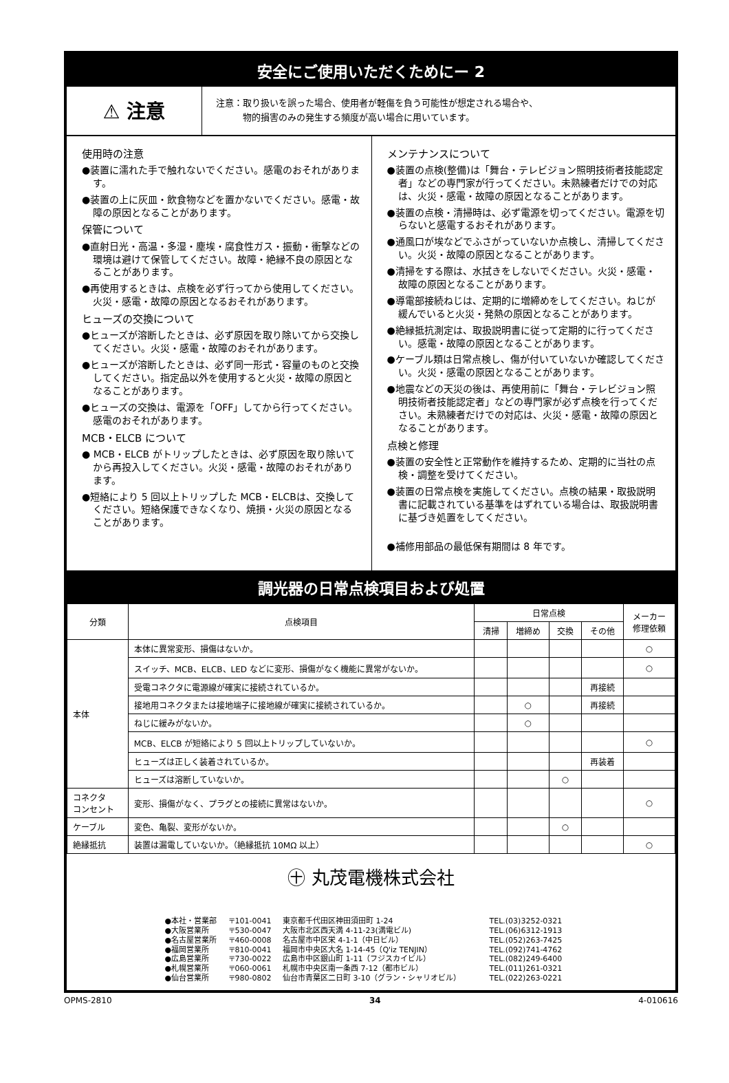安全にご使用いただくためにー 2
⚠ 注意
注意：取り扱いを誤った場合、使用者が軽傷を負う可能性が想定される場合や、
　　　物的損害のみの発生する頻度が高い場合に用いています。
使用時の注意
●装置に濡れた手で触れないでください。感電のおそれがあります。
●装置の上に灰皿・飲食物などを置かないでください。感電・故障の原因となることがあります。
保管について
●直射日光・高温・多湿・塵埃・腐食性ガス・振動・衝撃などの環境は避けて保管してください。故障・絶縁不良の原因となることがあります。
●再使用するときは、点検を必ず行ってから使用してください。火災・感電・故障の原因となるおそれがあります。
ヒューズの交換について
●ヒューズが溶断したときは、必ず原因を取り除いてから交換してください。火災・感電・故障のおそれがあります。
●ヒューズが溶断したときは、必ず同一形式・容量のものと交換してください。指定品以外を使用すると火災・故障の原因となることがあります。
●ヒューズの交換は、電源を「OFF」してから行ってください。感電のおそれがあります。
MCB・ELCB について
● MCB・ELCB がトリップしたときは、必ず原因を取り除いてから再投入してください。火災・感電・故障のおそれがあります。
●短絡により 5 回以上トリップした MCB・ELCBは、交換してください。短絡保護できなくなり、焼損・火災の原因となることがあります。
メンテナンスについて
●装置の点検(整備)は「舞台・テレビジョン照明技術者技能認定者」などの専門家が行ってください。未熟練者だけでの対応は、火災・感電・故障の原因となることがあります。
●装置の点検・清掃時は、必ず電源を切ってください。電源を切らないと感電するおそれがあります。
●通風口が埃などでふさがっていないか点検し、清掃してください。火災・故障の原因となることがあります。
●清掃をする際は、水拭きをしないでください。火災・感電・故障の原因となることがあります。
●導電部接続ねじは、定期的に増締めをしてください。ねじが緩んでいると火災・発熱の原因となることがあります。
●絶縁抵抗測定は、取扱説明書に従って定期的に行ってください。感電・故障の原因となることがあります。
●ケーブル類は日常点検し、傷が付いていないか確認してください。火災・感電の原因となることがあります。
●地震などの天災の後は、再使用前に「舞台・テレビジョン照明技術者技能認定者」などの専門家が必ず点検を行ってください。未熟練者だけでの対応は、火災・感電・故障の原因となることがあります。
点検と修理
●装置の安全性と正常動作を維持するため、定期的に当社の点検・調整を受けてください。
●装置の日常点検を実施してください。点検の結果・取扱説明書に記載されている基準をはずれている場合は、取扱説明書に基づき処置をしてください。
●補修用部品の最低保有期間は 8 年です。
調光器の日常点検項目および処置
| 分類 | 点検項目 | 日常点検 | | | | メーカー 修理依頼 |
| --- | --- | --- | --- | --- | --- | --- |
| | | 清掃 | 増締め | 交換 | その他 | |
| 本体 | 本体に異常変形、損傷はないか。 | | | | | ○ |
| | スイッチ、MCB、ELCB、LED などに変形、損傷がなく機能に異常がないか。 | | | | | ○ |
| | 受電コネクタに電源線が確実に接続されているか。 | | | | 再接続 | |
| | 接地用コネクタまたは接地端子に接地線が確実に接続されているか。 | | ○ | | 再接続 | |
| | ねじに緩みがないか。 | | ○ | | | |
| | MCB、ELCB が短絡により 5 回以上トリップしていないか。 | | | | | ○ |
| | ヒューズは正しく装着されているか。 | | | | 再装着 | |
| | ヒューズは溶断していないか。 | | | ○ | | |
| コネクタ コンセント | 変形、損傷がなく、プラグとの接続に異常はないか。 | | | | | ○ |
| ケーブル | 変色、亀裂、変形がないか。 | | | ○ | | |
| 絶縁抵抗 | 装置は漏電していないか。（絶縁抵抗 10MΩ 以上） | | | | | ○ |
㊉ 丸茂電機株式会社
| ●本社・営業部 | 〒101-0041 | 東京都千代田区神田須田町 1-24 | TEL.(03)3252-0321 |
| ●大阪営業所 | 〒530-0047 | 大阪市北区西天満 4-11-23(満電ビル) | TEL.(06)6312-1913 |
| ●名古屋営業所 | 〒460-0008 | 名古屋市中区栄 4-1-1（中日ビル） | TEL.(052)263-7425 |
| ●福岡営業所 | 〒810-0041 | 福岡市中央区大名 1-14-45（Q'iz TENJIN） | TEL.(092)741-4762 |
| ●広島営業所 | 〒730-0022 | 広島市中区銀山町 1-11（フジスカイビル） | TEL.(082)249-6400 |
| ●札幌営業所 | 〒060-0061 | 札幌市中央区南一条西 7-12（都市ビル） | TEL.(011)261-0321 |
| ●仙台営業所 | 〒980-0802 | 仙台市青葉区二日町 3-10（グラン・シャリオビル） | TEL.(022)263-0221 |
OPMS-2810 34 4-010616